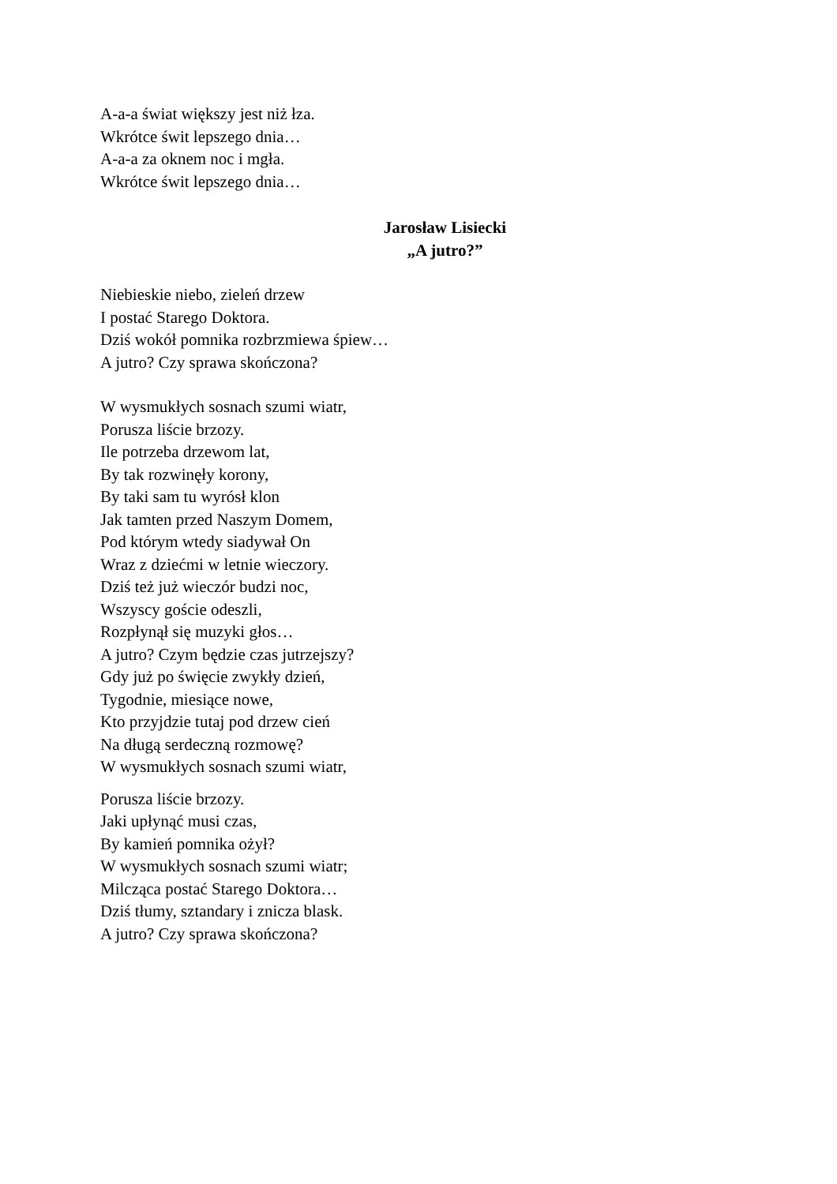A-a-a świat większy jest niż łza.
Wkrótce świt lepszego dnia…
A-a-a za oknem noc i mgła.
Wkrótce świt lepszego dnia…
Jarosław Lisiecki
„A jutro?”
Niebieskie niebo, zieleń drzew
I postać Starego Doktora.
Dziś wokół pomnika rozbrzmiewa śpiew…
A jutro? Czy sprawa skończona?
W wysmukłych sosnach szumi wiatr,
Porusza liście brzozy.
Ile potrzeba drzewom lat,
By tak rozwinęły korony,
By taki sam tu wyrósł klon
Jak tamten przed Naszym Domem,
Pod którym wtedy siadywał On
Wraz z dziećmi w letnie wieczory.
Dziś też już wieczór budzi noc,
Wszyscy goście odeszli,
Rozpłynął się muzyki głos…
A jutro? Czym będzie czas jutrzejszy?
Gdy już po święcie zwykły dzień,
Tygodnie, miesiące nowe,
Kto przyjdzie tutaj pod drzew cień
Na długą serdeczną rozmowę?
W wysmukłych sosnach szumi wiatr,
Porusza liście brzozy.
Jaki upłynąć musi czas,
By kamień pomnika ożył?
W wysmukłych sosnach szumi wiatr;
Milcząca postać Starego Doktora…
Dziś tłumy, sztandary i znicza blask.
A jutro? Czy sprawa skończona?